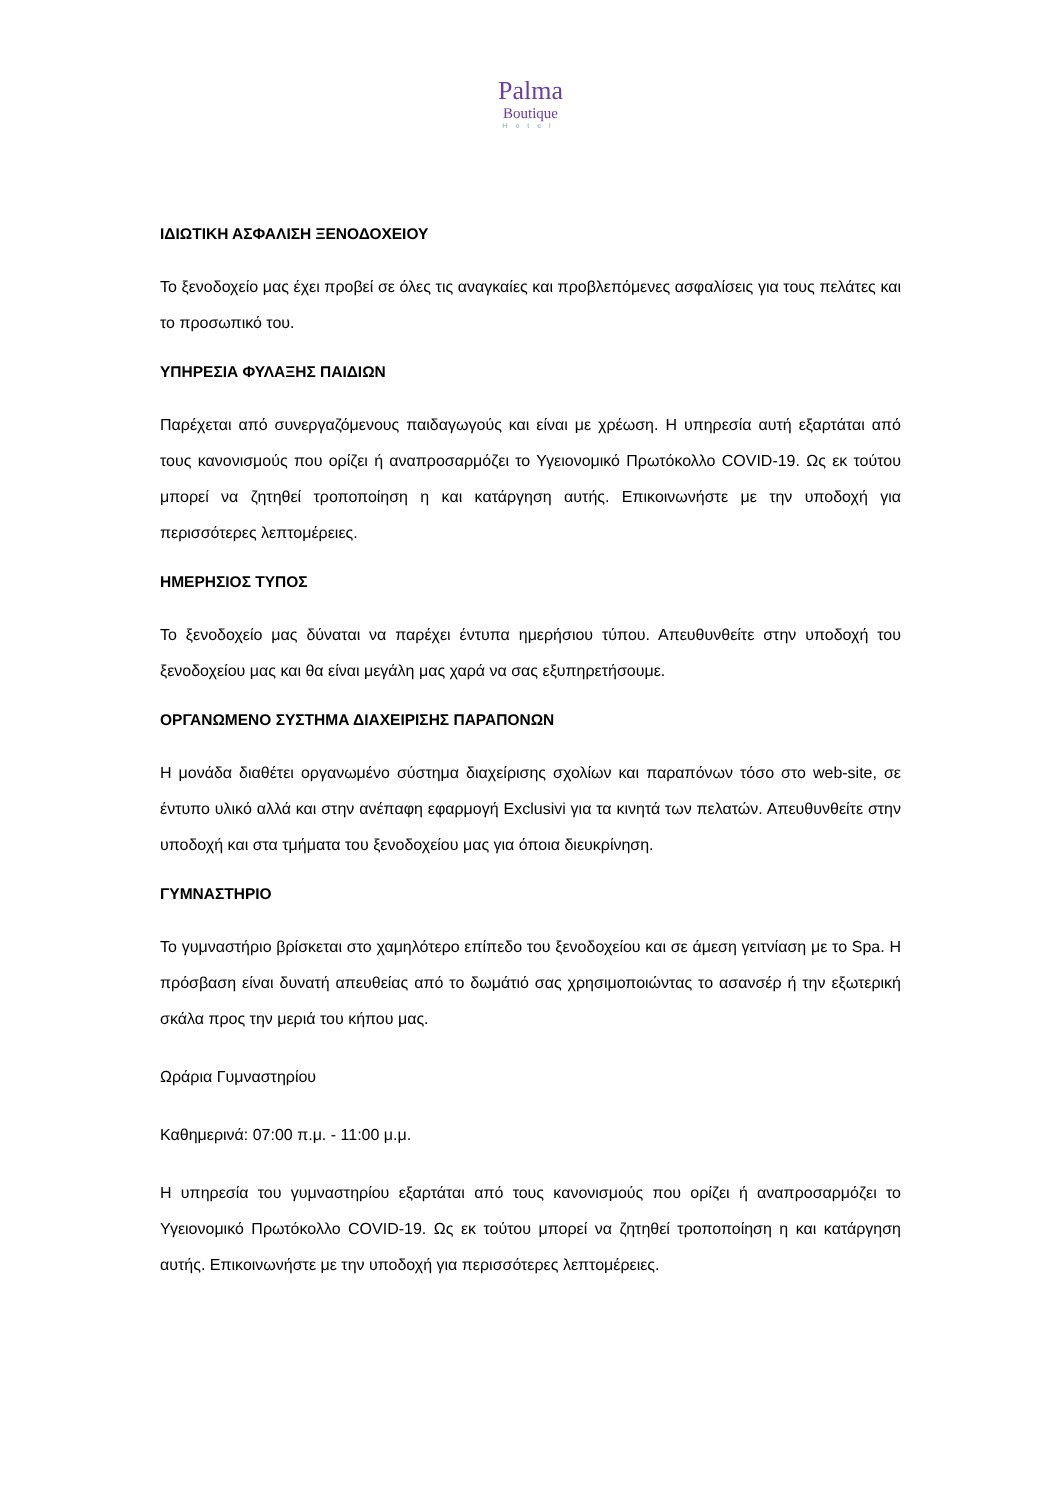Palma
Boutique
Hotel
ΙΔΙΩΤΙΚΗ ΑΣΦΑΛΙΣΗ ΞΕΝΟΔΟΧΕΙΟΥ
Το ξενοδοχείο μας έχει προβεί σε όλες τις αναγκαίες και προβλεπόμενες ασφαλίσεις για τους πελάτες και το προσωπικό του.
ΥΠΗΡΕΣΙΑ ΦΥΛΑΞΗΣ ΠΑΙΔΙΩΝ
Παρέχεται από συνεργαζόμενους παιδαγωγούς και είναι με χρέωση. Η υπηρεσία αυτή εξαρτάται από τους κανονισμούς που ορίζει ή αναπροσαρμόζει το Υγειονομικό Πρωτόκολλο COVID-19. Ως εκ τούτου μπορεί να ζητηθεί τροποποίηση η και κατάργηση αυτής. Επικοινωνήστε με την υποδοχή για περισσότερες λεπτομέρειες.
ΗΜΕΡΗΣΙΟΣ ΤΥΠΟΣ
Το ξενοδοχείο μας δύναται να παρέχει έντυπα ημερήσιου τύπου. Απευθυνθείτε στην υποδοχή του ξενοδοχείου μας και θα είναι μεγάλη μας χαρά να σας εξυπηρετήσουμε.
ΟΡΓΑΝΩΜΕΝΟ ΣΥΣΤΗΜΑ ΔΙΑΧΕΙΡΙΣΗΣ ΠΑΡΑΠΟΝΩΝ
Η μονάδα διαθέτει οργανωμένο σύστημα διαχείρισης σχολίων και παραπόνων τόσο στο web-site, σε έντυπο υλικό αλλά και στην ανέπαφη εφαρμογή Exclusivi για τα κινητά των πελατών. Απευθυνθείτε στην υποδοχή και στα τμήματα του ξενοδοχείου μας για όποια διευκρίνηση.
ΓΥΜΝΑΣΤΗΡΙΟ
Το γυμναστήριο βρίσκεται στο χαμηλότερο επίπεδο του ξενοδοχείου και σε άμεση γειτνίαση με το Spa. Η πρόσβαση είναι δυνατή απευθείας από το δωμάτιό σας χρησιμοποιώντας το ασανσέρ ή την εξωτερική σκάλα προς την μεριά του κήπου μας.
Ωράρια Γυμναστηρίου
Καθημερινά: 07:00 π.μ. - 11:00 μ.μ.
Η υπηρεσία του γυμναστηρίου εξαρτάται από τους κανονισμούς που ορίζει ή αναπροσαρμόζει το Υγειονομικό Πρωτόκολλο COVID-19. Ως εκ τούτου μπορεί να ζητηθεί τροποποίηση η και κατάργηση αυτής. Επικοινωνήστε με την υποδοχή για περισσότερες λεπτομέρειες.